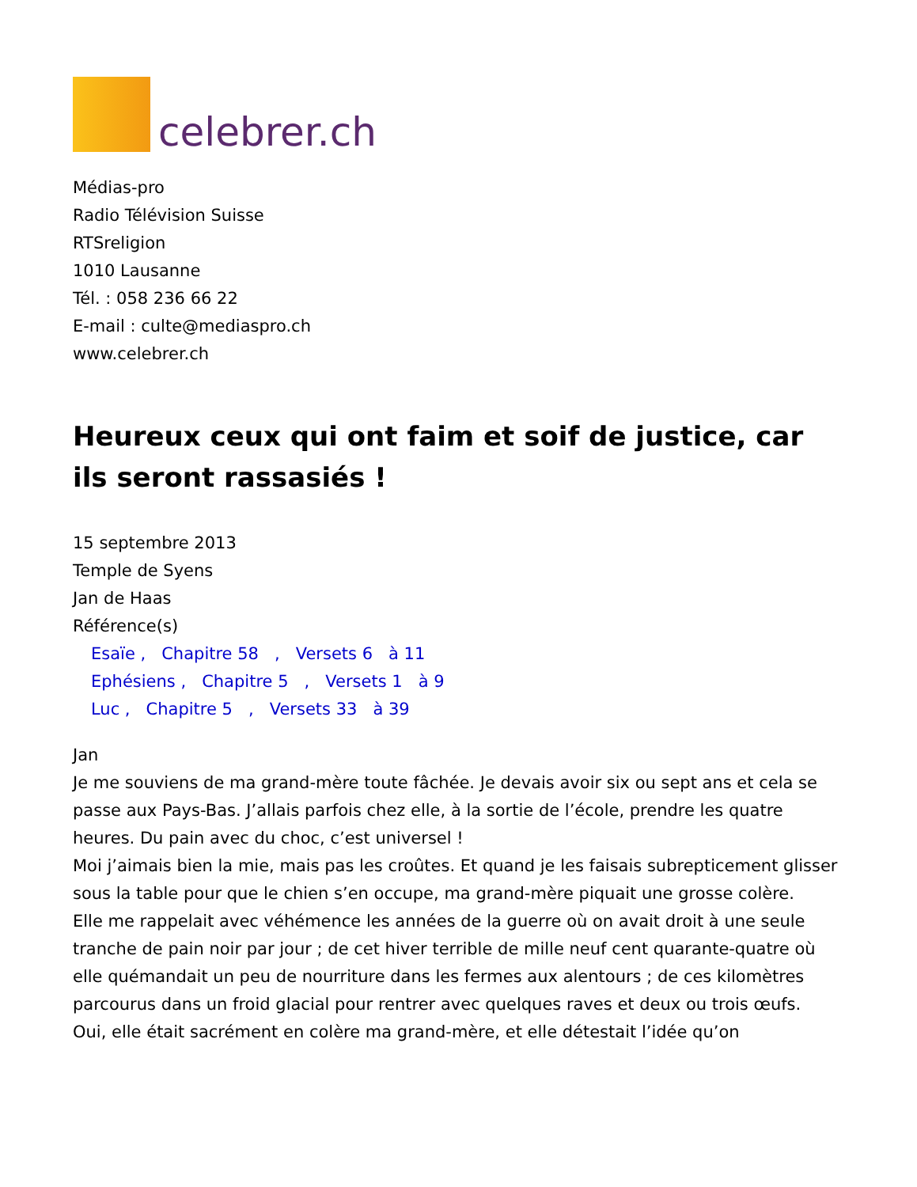celebrer.ch
Médias-pro
Radio Télévision Suisse
RTSreligion
1010 Lausanne
Tél. : 058 236 66 22
E-mail : culte@mediaspro.ch
www.celebrer.ch
Heureux ceux qui ont faim et soif de justice, car ils seront rassasiés !
15 septembre 2013
Temple de Syens
Jan de Haas
Référence(s)
Esaïe , Chapitre 58 , Versets 6 à 11
Ephésiens , Chapitre 5 , Versets 1 à 9
Luc , Chapitre 5 , Versets 33 à 39
Jan
Je me souviens de ma grand-mère toute fâchée. Je devais avoir six ou sept ans et cela se passe aux Pays-Bas. J’allais parfois chez elle, à la sortie de l’école, prendre les quatre heures. Du pain avec du choc, c’est universel !
Moi j’aimais bien la mie, mais pas les croûtes. Et quand je les faisais subrepticement glisser sous la table pour que le chien s’en occupe, ma grand-mère piquait une grosse colère.
Elle me rappelait avec véhémence les années de la guerre où on avait droit à une seule tranche de pain noir par jour ; de cet hiver terrible de mille neuf cent quarante-quatre où elle quémandait un peu de nourriture dans les fermes aux alentours ; de ces kilomètres parcourus dans un froid glacial pour rentrer avec quelques raves et deux ou trois œufs.
Oui, elle était sacrément en colère ma grand-mère, et elle détestait l’idée qu’on